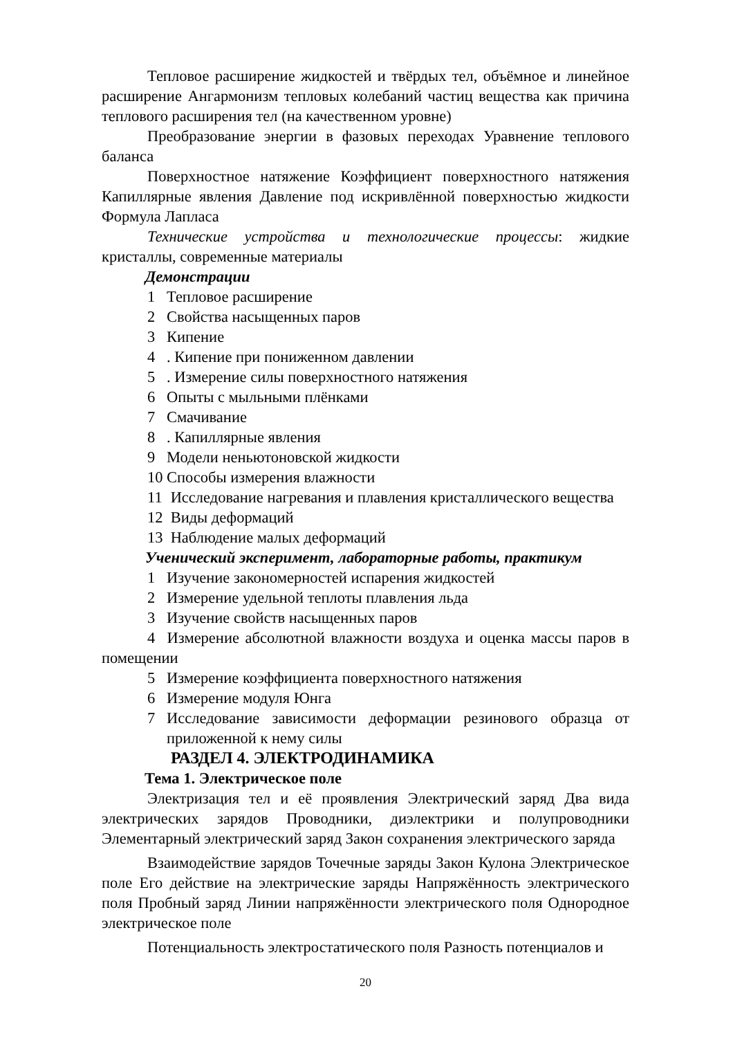Тепловое расширение жидкостей и твёрдых тел, объёмное и линейное расширение Ангармонизм тепловых колебаний частиц вещества как причина теплового расширения тел (на качественном уровне)
Преобразование энергии в фазовых переходах Уравнение теплового баланса
Поверхностное натяжение Коэффициент поверхностного натяжения Капиллярные явления Давление под искривлённой поверхностью жидкости Формула Лапласа
Технические устройства и технологические процессы: жидкие кристаллы, современные материалы
Демонстрации
1 Тепловое расширение
2 Свойства насыщенных паров
3 Кипение
4. Кипение при пониженном давлении
5. Измерение силы поверхностного натяжения
6 Опыты с мыльными плёнками
7 Смачивание
8. Капиллярные явления
9 Модели неньютоновской жидкости
10 Способы измерения влажности
11 Исследование нагревания и плавления кристаллического вещества
12 Виды деформаций
13 Наблюдение малых деформаций
Ученический эксперимент, лабораторные работы, практикум
1 Изучение закономерностей испарения жидкостей
2 Измерение удельной теплоты плавления льда
3 Изучение свойств насыщенных паров
4 Измерение абсолютной влажности воздуха и оценка массы паров в помещении
5 Измерение коэффициента поверхностного натяжения
6 Измерение модуля Юнга
7 Исследование зависимости деформации резинового образца от приложенной к нему силы
РАЗДЕЛ 4. ЭЛЕКТРОДИНАМИКА
Тема 1. Электрическое поле
Электризация тел и её проявления Электрический заряд Два вида электрических зарядов Проводники, диэлектрики и полупроводники Элементарный электрический заряд Закон сохранения электрического заряда
Взаимодействие зарядов Точечные заряды Закон Кулона Электрическое поле Его действие на электрические заряды Напряжённость электрического поля Пробный заряд Линии напряжённости электрического поля Однородное электрическое поле
Потенциальность электростатического поля Разность потенциалов и
20